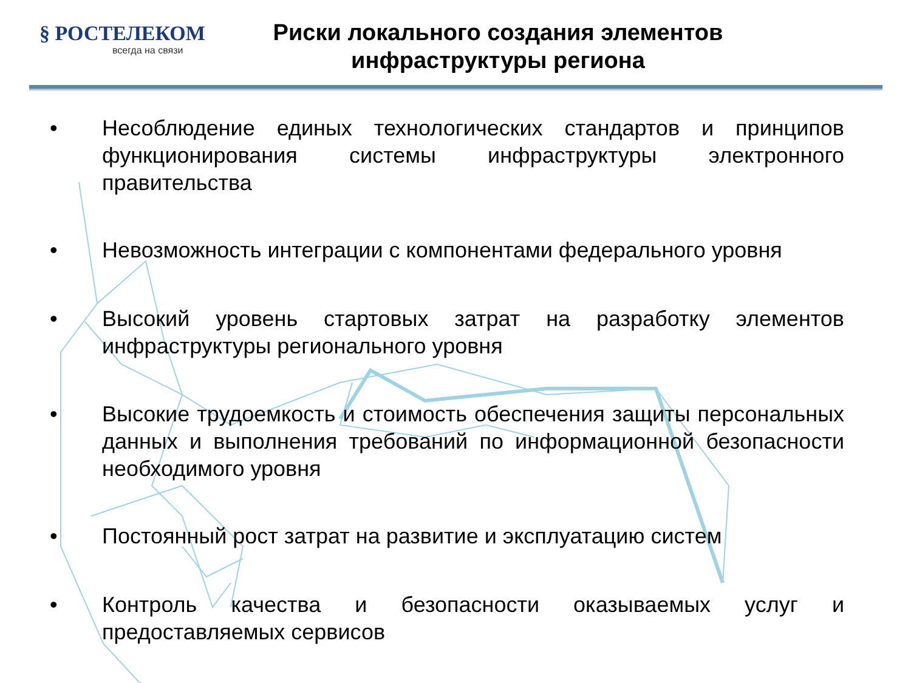§ РОСТЕЛЕКОМ
всегда на связи
Риски локального создания элементов инфраструктуры региона
• Несоблюдение единых технологических стандартов и принципов функционирования системы инфраструктуры электронного правительства
• Невозможность интеграции с компонентами федерального уровня
• Высокий уровень стартовых затрат на разработку элементов инфраструктуры регионального уровня
• Высокие трудоемкость и стоимость обеспечения защиты персональных данных и выполнения требований по информационной безопасности необходимого уровня
• Постоянный рост затрат на развитие и эксплуатацию систем
• Контроль качества и безопасности оказываемых услуг и предоставляемых сервисов